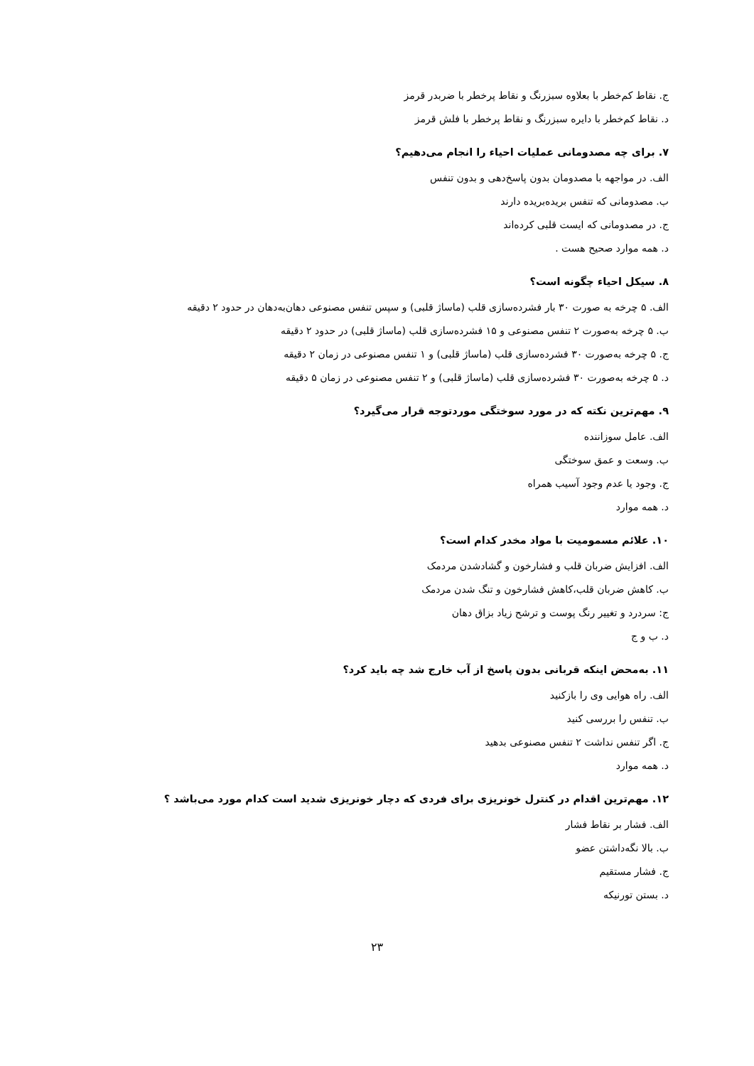ج. نقاط کم‌خطر با بعلاوه سبزرنگ و نقاط پرخطر با ضربدر قرمز
د. نقاط کم‌خطر با دایره سبزرنگ و نقاط پرخطر با فلش قرمز
۷. برای چه مصدومانی عملیات احیاء را انجام می‌دهیم؟
الف. در مواجهه با مصدومان بدون پاسخ‌دهی و بدون تنفس
ب. مصدومانی که تنفس بریده‌بریده دارند
ج. در مصدومانی که ایست قلبی کرده‌اند
د. همه موارد صحیح هست .
۸. سیکل احیاء چگونه است؟
الف. ۵ چرخه به صورت ۳۰ بار فشرده‌سازی قلب (ماساژ قلبی) و سپس تنفس مصنوعی دهان‌به‌دهان در حدود ۲ دقیقه
ب. ۵ چرخه به‌صورت ۲ تنفس مصنوعی و ۱۵ فشرده‌سازی قلب (ماساژ قلبی) در حدود ۲ دقیقه
ج. ۵ چرخه به‌صورت ۳۰ فشرده‌سازی قلب (ماساژ قلبی) و ۱ تنفس مصنوعی در زمان ۲ دقیقه
د. ۵ چرخه به‌صورت ۳۰ فشرده‌سازی قلب (ماساژ قلبی) و ۲ تنفس مصنوعی در زمان ۵ دقیقه
۹. مهم‌ترین نکته که در مورد سوختگی موردتوجه قرار می‌گیرد؟
الف. عامل سوزاننده
ب. وسعت و عمق سوختگی
ج. وجود یا عدم وجود آسیب همراه
د. همه موارد
۱۰. علائم مسمومیت با مواد مخدر کدام است؟
الف. افزایش ضربان قلب و فشارخون و گشادشدن مردمک
ب. کاهش ضربان قلب،کاهش فشارخون و تنگ شدن مردمک
ج: سردرد و تغییر رنگ پوست و ترشح زیاد بزاق دهان
د. ب و ج
۱۱. به‌محض اینکه قربانی بدون پاسخ از آب خارج شد چه باید کرد؟
الف. راه هوایی وی را بازکنید
ب. تنفس را بررسی کنید
ج. اگر تنفس نداشت ۲ تنفس مصنوعی بدهید
د. همه موارد
۱۲. مهم‌ترین اقدام در کنترل خونریزی برای فردی که دچار خونریزی شدید است کدام مورد می‌باشد ؟
الف. فشار بر نقاط فشار
ب. بالا نگه‌داشتن عضو
ج. فشار مستقیم
د. بستن تورنیکه
۲۳